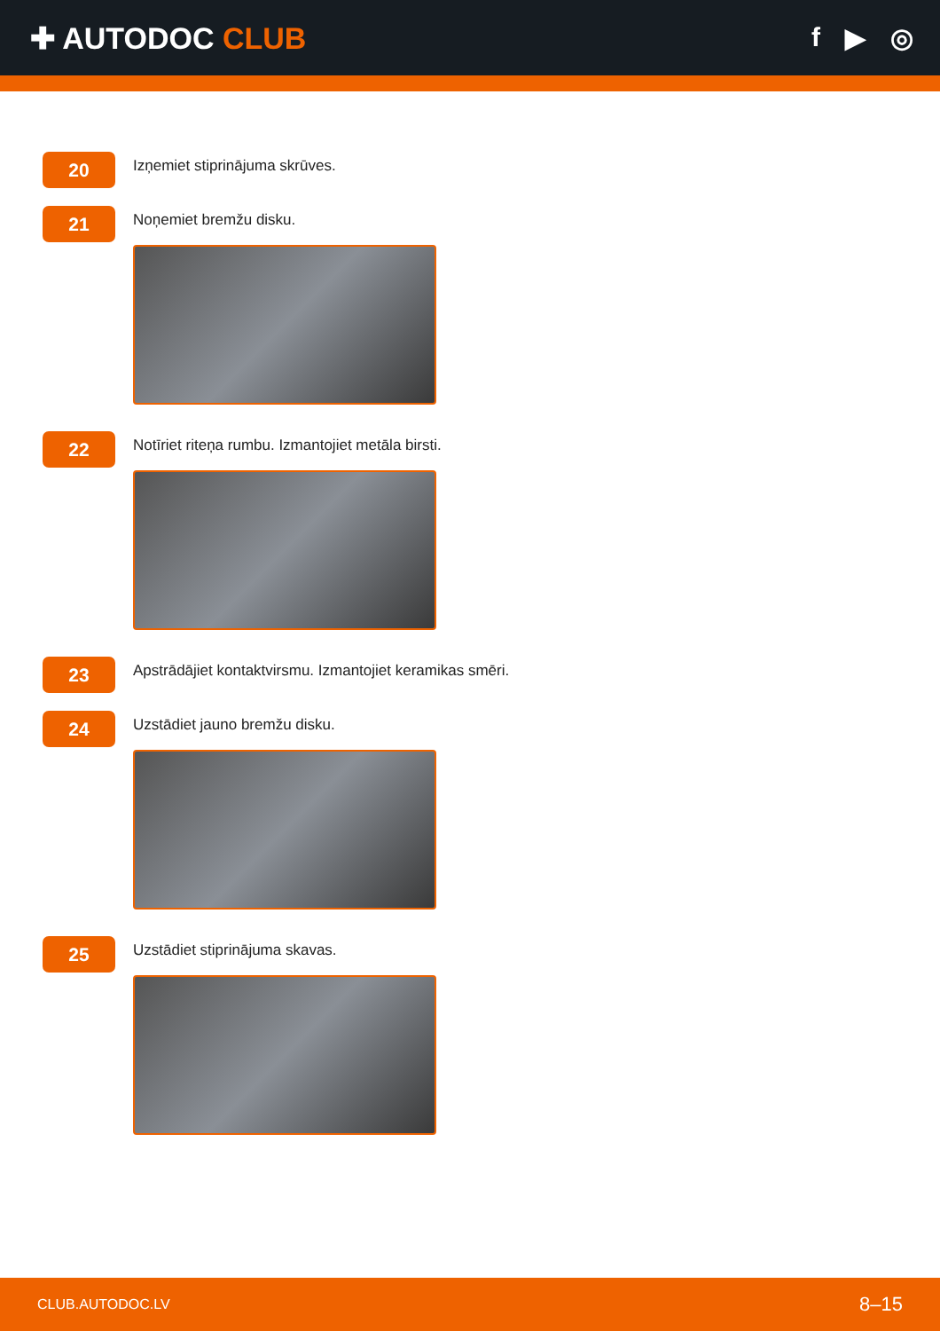✚ AUTODOC CLUB f ▶ ◎
20
Izņemiet stiprinājuma skrūves.
21
Noņemiet bremžu disku.
22
Notīriet riteņa rumbu. Izmantojiet metāla birsti.
23
Apstrādājiet kontaktvirsmu. Izmantojiet keramikas smēri.
24
Uzstādiet jauno bremžu disku.
25
Uzstādiet stiprinājuma skavas.
CLUB.AUTODOC.LV 8–15